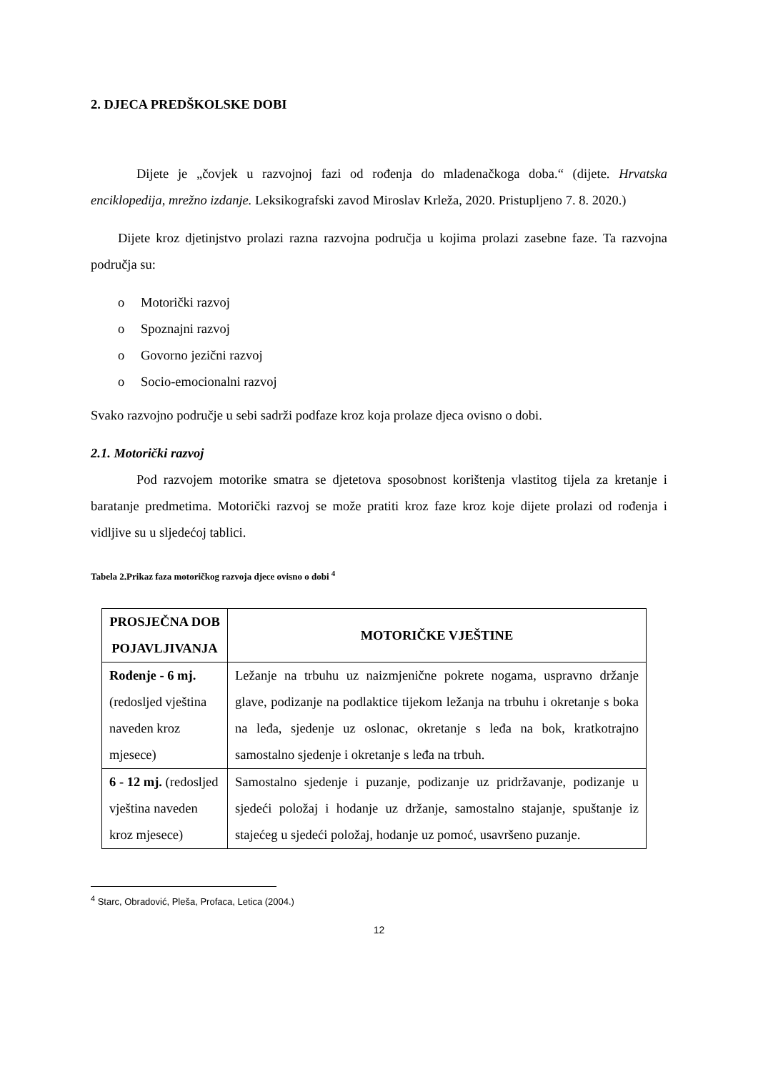2. DJECA PREDŠKOLSKE DOBI
Dijete je „čovjek u razvojnoj fazi od rođenja do mladenačkoga doba.“ (dijete. Hrvatska enciklopedija, mrežno izdanje. Leksikografski zavod Miroslav Krleža, 2020. Pristupljeno 7. 8. 2020.)
Dijete kroz djetinjstvo prolazi razna razvojna područja u kojima prolazi zasebne faze. Ta razvojna područja su:
o Motorički razvoj
o Spoznajni razvoj
o Govorno jezični razvoj
o Socio-emocionalni razvoj
Svako razvojno područje u sebi sadrži podfaze kroz koja prolaze djeca ovisno o dobi.
2.1. Motorički razvoj
Pod razvojem motorike smatra se djetetova sposobnost korištenja vlastitog tijela za kretanje i baratanje predmetima. Motorički razvoj se može pratiti kroz faze kroz koje dijete prolazi od rođenja i vidljive su u sljedećoj tablici.
Tabela 2.Prikaz faza motoričkog razvoja djece ovisno o dobi <sup>4</sup>
| PROSJEČNA DOB POJAVLJIVANJA | MOTORIČKE VJEŠTINE |
| --- | --- |
| Rođenje - 6 mj. (redosljed vještina naveden kroz mjesece) | Ležanje na trbuhu uz naizmjenične pokrete nogama, uspravno držanje glave, podizanje na podlaktice tijekom ležanja na trbuhu i okretanje s boka na leđa, sjedenje uz oslonac, okretanje s leđa na bok, kratkotrajno samostalno sjedenje i okretanje s leđa na trbuh. |
| 6 - 12 mj. (redosljed vještina naveden kroz mjesece) | Samostalno sjedenje i puzanje, podizanje uz pridržavanje, podizanje u sjedeći položaj i hodanje uz držanje, samostalno stajanje, spuštanje iz stajećeg u sjedeći položaj, hodanje uz pomoć, usavršeno puzanje. |
<sup>4</sup> Starc, Obradović, Pleša, Profaca, Letica (2004.)
12